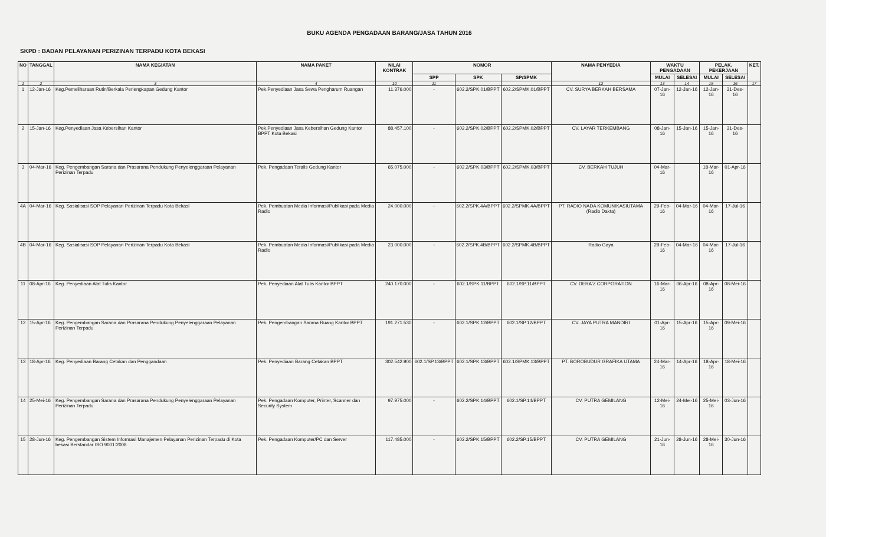BUKU AGENDA PENGADAAN BARANG/JASA TAHUN 2016
SKPD : BADAN PELAYANAN PERIZINAN TERPADU KOTA BEKASI
| NO | TANGGAL | NAMA KEGIATAN | NAMA PAKET | NILAI KONTRAK | NOMOR | | | NAMA PENYEDIA | WAKTU PENGADAAN | | PELAK. PEKERJAAN | | KET. |
| --- | --- | --- | --- | --- | --- | --- | --- | --- | --- | --- | --- | --- | --- |
| | | | | | SPP | SPK | SP/SPMK | | MULAI | SELESAI | MULAI | SELESAI | |
| 1 | 2 | 3 | 4 | 10 | 11 | | | 12 | 13 | 14 | 15 | 16 | 17 |
| 1 | 12-Jan-16 | Keg.Pemeliharaan Rutin/Berkala Perlengkapan Gedung Kantor | Pek.Penyediaan Jasa Sewa Pengharum Ruangan | 11.376.000 | - | 602.2/SPK.01/BPPT | 602.2/SPMK.01/BPPT | CV. SURYA BERKAH BERSAMA | 07-Jan-16 | 12-Jan-16 | 12-Jan-16 | 31-Des-16 | |
| 2 | 15-Jan-16 | Keg.Penyediaan Jasa Kebersihan Kantor | Pek.Penyediaan Jasa Kebersihan Gedung Kantor BPPT Kota Bekasi | 88.457.100 | - | 602.2/SPK.02/BPPT | 602.2/SPMK.02/BPPT | CV. LAYAR TERKEMBANG | 08-Jan-16 | 15-Jan-16 | 15-Jan-16 | 31-Des-16 | |
| 3 | 04-Mar-16 | Keg. Pengembangan Sarana dan Prasarana Pendukung Penyelenggaraan Pelayanan Perizinan Terpadu | Pek. Pengadaan Teralis Gedung Kantor | 65.075.000 | - | 602.2/SPK.03/BPPT | 602.2/SPMK.03/BPPT | CV. BERKAH TUJUH | 04-Mar-16 | | 18-Mar-16 | 01-Apr-16 | |
| 4A | 04-Mar-16 | Keg. Sosialisasi SOP Pelayanan Perizinan Terpadu Kota Bekasi | Pek. Pembuatan Media Informasi/Publikasi pada Media Radio | 24.000.000 | - | 602.2/SPK.4A/BPPT | 602.2/SPMK.4A/BPPT | PT. RADIO NADA KOMUNIKASIUTAMA (Radio Dakta) | 29-Feb-16 | 04-Mar-16 | 04-Mar-16 | 17-Jul-16 | |
| 4B | 04-Mar-16 | Keg. Sosialisasi SOP Pelayanan Perizinan Terpadu Kota Bekasi | Pek. Pembuatan Media Informasi/Publikasi pada Media Radio | 23.000.000 | - | 602.2/SPK.4B/BPPT | 602.2/SPMK.4B/BPPT | Radio Gaya | 29-Feb-16 | 04-Mar-16 | 04-Mar-16 | 17-Jul-16 | |
| 11 | 08-Apr-16 | Keg. Penyediaan Alat Tulis Kantor | Pek. Penyediaan Alat Tulis Kantor BPPT | 240.170.000 | - | 602.1/SPK.11/BPPT | 602.1/SP.11/BPPT | CV. DERA'Z CORPORATION | 16-Mar-16 | 06-Apr-16 | 08-Apr-16 | 08-Mei-16 | |
| 12 | 15-Apr-16 | Keg. Pengembangan Sarana dan Prasarana Pendukung Penyelenggaraan Pelayanan Perizinan Terpadu | Pek. Pengembangan Sarana Ruang Kantor BPPT | 191.271.530 | - | 602.1/SPK.12/BPPT | 602.1/SP.12/BPPT | CV. JAYA PUTRA MANDIRI | 01-Apr-16 | 15-Apr-16 | 15-Apr-16 | 09-Mei-16 | |
| 13 | 18-Apr-16 | Keg. Penyediaan Barang Cetakan dan Penggandaan | Pek. Penyediaan Barang Cetakan BPPT | 302.542.900 | 602.1/SP.13/BPPT | 602.1/SPK.13/BPPT | 602.1/SPMK.13/BPPT | PT. BOROBUDUR GRAFIKA UTAMA | 24-Mar-16 | 14-Apr-16 | 18-Apr-16 | 18-Mei-16 | |
| 14 | 25-Mei-16 | Keg. Pengembangan Sarana dan Prasarana Pendukung Penyelenggaraan Pelayanan Perizinan Terpadu | Pek. Pengadaan Komputer, Printer, Scanner dan Security System | 97.975.000 | - | 602.2/SPK.14/BPPT | 602.1/SP.14/BPPT | CV. PUTRA GEMILANG | 12-Mei-16 | 24-Mei-16 | 25-Mei-16 | 03-Jun-16 | |
| 15 | 28-Jun-16 | Keg. Pengembangan Sistem Informasi Manajemen Pelayanan Perizinan Terpadu di Kota bekasi Berstandar ISO 9001:2008 | Pek. Pengadaan Komputer/PC dan Server | 117.485.000 | - | 602.2/SPK.15/BPPT | 602.2/SP.15/BPPT | CV. PUTRA GEMILANG | 21-Jun-16 | 28-Jun-16 | 28-Mei-16 | 30-Jun-16 | |